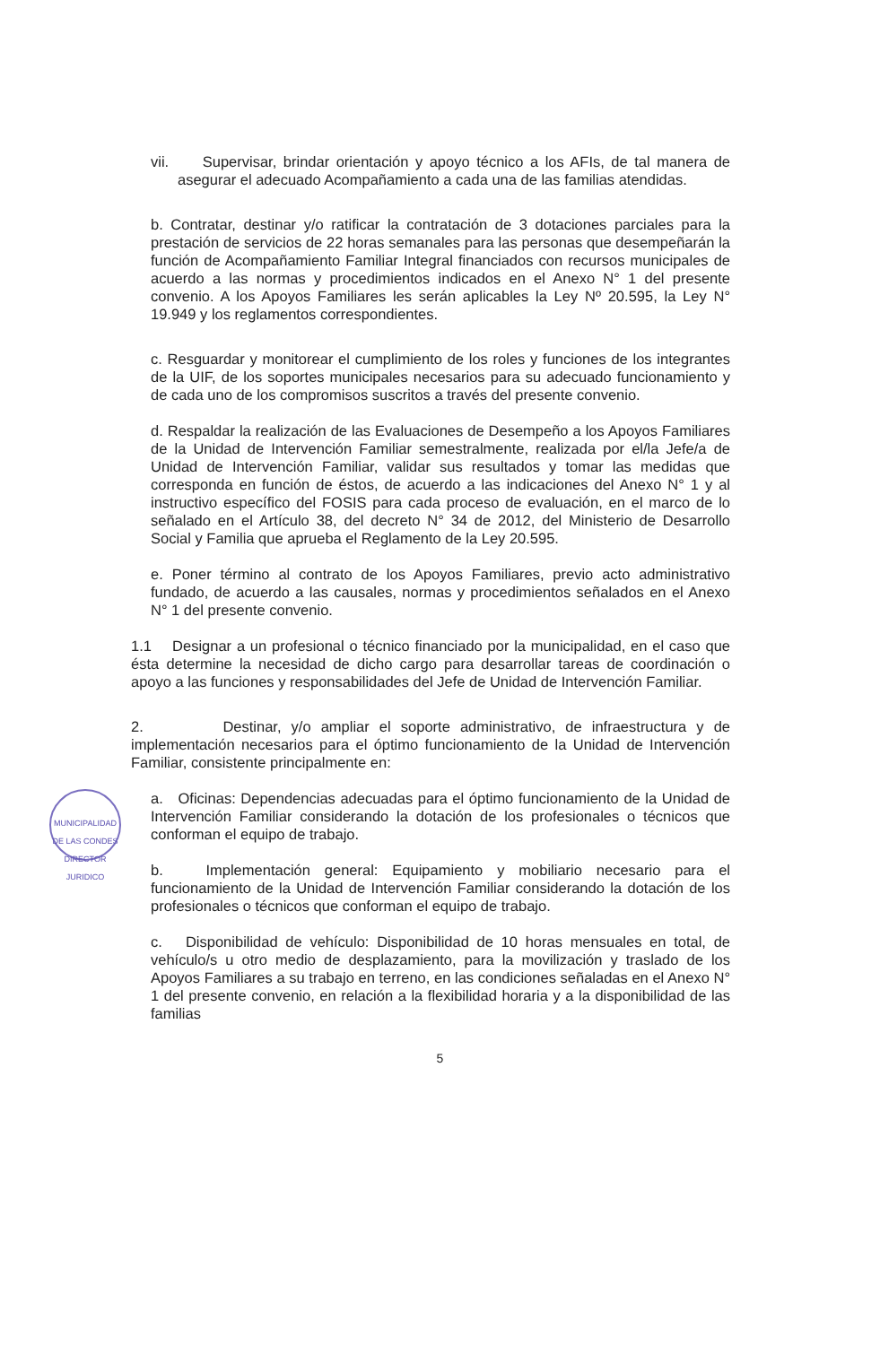vii. Supervisar, brindar orientación y apoyo técnico a los AFIs, de tal manera de asegurar el adecuado Acompañamiento a cada una de las familias atendidas.
b. Contratar, destinar y/o ratificar la contratación de 3 dotaciones parciales para la prestación de servicios de 22 horas semanales para las personas que desempeñarán la función de Acompañamiento Familiar Integral financiados con recursos municipales de acuerdo a las normas y procedimientos indicados en el Anexo N° 1 del presente convenio. A los Apoyos Familiares les serán aplicables la Ley Nº 20.595, la Ley N° 19.949 y los reglamentos correspondientes.
c. Resguardar y monitorear el cumplimiento de los roles y funciones de los integrantes de la UIF, de los soportes municipales necesarios para su adecuado funcionamiento y de cada uno de los compromisos suscritos a través del presente convenio.
d. Respaldar la realización de las Evaluaciones de Desempeño a los Apoyos Familiares de la Unidad de Intervención Familiar semestralmente, realizada por el/la Jefe/a de Unidad de Intervención Familiar, validar sus resultados y tomar las medidas que corresponda en función de éstos, de acuerdo a las indicaciones del Anexo N° 1 y al instructivo específico del FOSIS para cada proceso de evaluación, en el marco de lo señalado en el Artículo 38, del decreto N° 34 de 2012, del Ministerio de Desarrollo Social y Familia que aprueba el Reglamento de la Ley 20.595.
e. Poner término al contrato de los Apoyos Familiares, previo acto administrativo fundado, de acuerdo a las causales, normas y procedimientos señalados en el Anexo N° 1 del presente convenio.
1.1 Designar a un profesional o técnico financiado por la municipalidad, en el caso que ésta determine la necesidad de dicho cargo para desarrollar tareas de coordinación o apoyo a las funciones y responsabilidades del Jefe de Unidad de Intervención Familiar.
2. Destinar, y/o ampliar el soporte administrativo, de infraestructura y de implementación necesarios para el óptimo funcionamiento de la Unidad de Intervención Familiar, consistente principalmente en:
a. Oficinas: Dependencias adecuadas para el óptimo funcionamiento de la Unidad de Intervención Familiar considerando la dotación de los profesionales o técnicos que conforman el equipo de trabajo.
b. Implementación general: Equipamiento y mobiliario necesario para el funcionamiento de la Unidad de Intervención Familiar considerando la dotación de los profesionales o técnicos que conforman el equipo de trabajo.
c. Disponibilidad de vehículo: Disponibilidad de 10 horas mensuales en total, de vehículo/s u otro medio de desplazamiento, para la movilización y traslado de los Apoyos Familiares a su trabajo en terreno, en las condiciones señaladas en el Anexo N° 1 del presente convenio, en relación a la flexibilidad horaria y a la disponibilidad de las familias
MUNICIPALIDAD DE LAS CONDES
DIRECTOR
JURIDICO
5